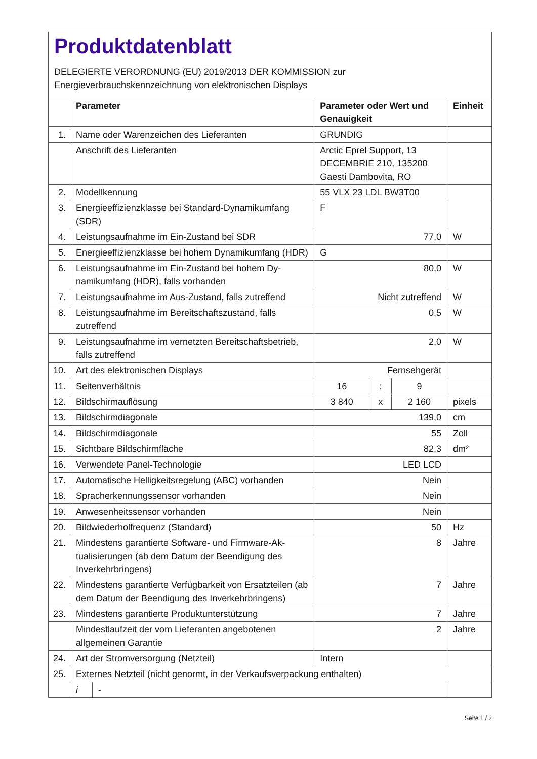Produktdatenblatt
DELEGIERTE VERORDNUNG (EU) 2019/2013 DER KOMMISSION zur
Energieverbrauchskennzeichnung von elektronischen Displays
| | Parameter | | Parameter oder Wert und Genauigkeit | | | Einheit |
| --- | --- | --- | --- | --- | --- | --- |
| 1. | Name oder Warenzeichen des Lieferanten | | GRUNDIG | | | |
| | Anschrift des Lieferanten | | Arctic Eprel Support, 13 DECEMBRIE 210, 135200 Gaesti Dambovita, RO | | | |
| 2. | Modellkennung | | 55 VLX 23 LDL BW3T00 | | | |
| 3. | Energieeffizienzklasse bei Standard-Dynamikumfang (SDR) | | F | | | |
| 4. | Leistungsaufnahme im Ein-Zustand bei SDR | | 77,0 | | | W |
| 5. | Energieeffizienzklasse bei hohem Dynamikumfang (HDR) | | G | | | |
| 6. | Leistungsaufnahme im Ein-Zustand bei hohem Dy­namikumfang (HDR), falls vorhanden | | 80,0 | | | W |
| 7. | Leistungsaufnahme im Aus-Zustand, falls zutreffend | | Nicht zutreffend | | | W |
| 8. | Leistungsaufnahme im Bereitschaftszustand, falls zutreffend | | 0,5 | | | W |
| 9. | Leistungsaufnahme im vernetzten Bereitschaftsbe­trieb, falls zutreffend | | 2,0 | | | W |
| 10. | Art des elektronischen Displays | | Fernsehgerät | | | |
| 11. | Seitenverhältnis | | 16 | : | 9 | |
| 12. | Bildschirmauflösung | | 3 840 | x | 2 160 | pixels |
| 13. | Bildschirmdiagonale | | 139,0 | | | cm |
| 14. | Bildschirmdiagonale | | 55 | | | Zoll |
| 15. | Sichtbare Bildschirmfläche | | 82,3 | | | dm² |
| 16. | Verwendete Panel-Technologie | | LED LCD | | | |
| 17. | Automatische Helligkeitsregelung (ABC) vorhanden | | Nein | | | |
| 18. | Spracherkennungssensor vorhanden | | Nein | | | |
| 19. | Anwesenheitssensor vorhanden | | Nein | | | |
| 20. | Bildwiederholfrequenz (Standard) | | 50 | | | Hz |
| 21. | Mindestens garantierte Software- und Firmware-Ak­tualisierungen (ab dem Datum der Beendigung des Inverkehrbringens) | | 8 | | | Jahre |
| 22. | Mindestens garantierte Verfügbarkeit von Ersatztei­len (ab dem Datum der Beendigung des Inverkehr­bringens) | | 7 | | | Jahre |
| 23. | Mindestens garantierte Produktunterstützung | | 7 | | | Jahre |
| | Mindestlaufzeit der vom Lieferanten angebotenen allgemeinen Garantie | | 2 | | | Jahre |
| 24. | Art der Stromversorgung (Netzteil) | | Intern | | | |
| 25. | Externes Netzteil (nicht genormt, in der Verkaufsverpackung enthalten) | | | | | |
| | i | - | | | | |
Seite 1 / 2